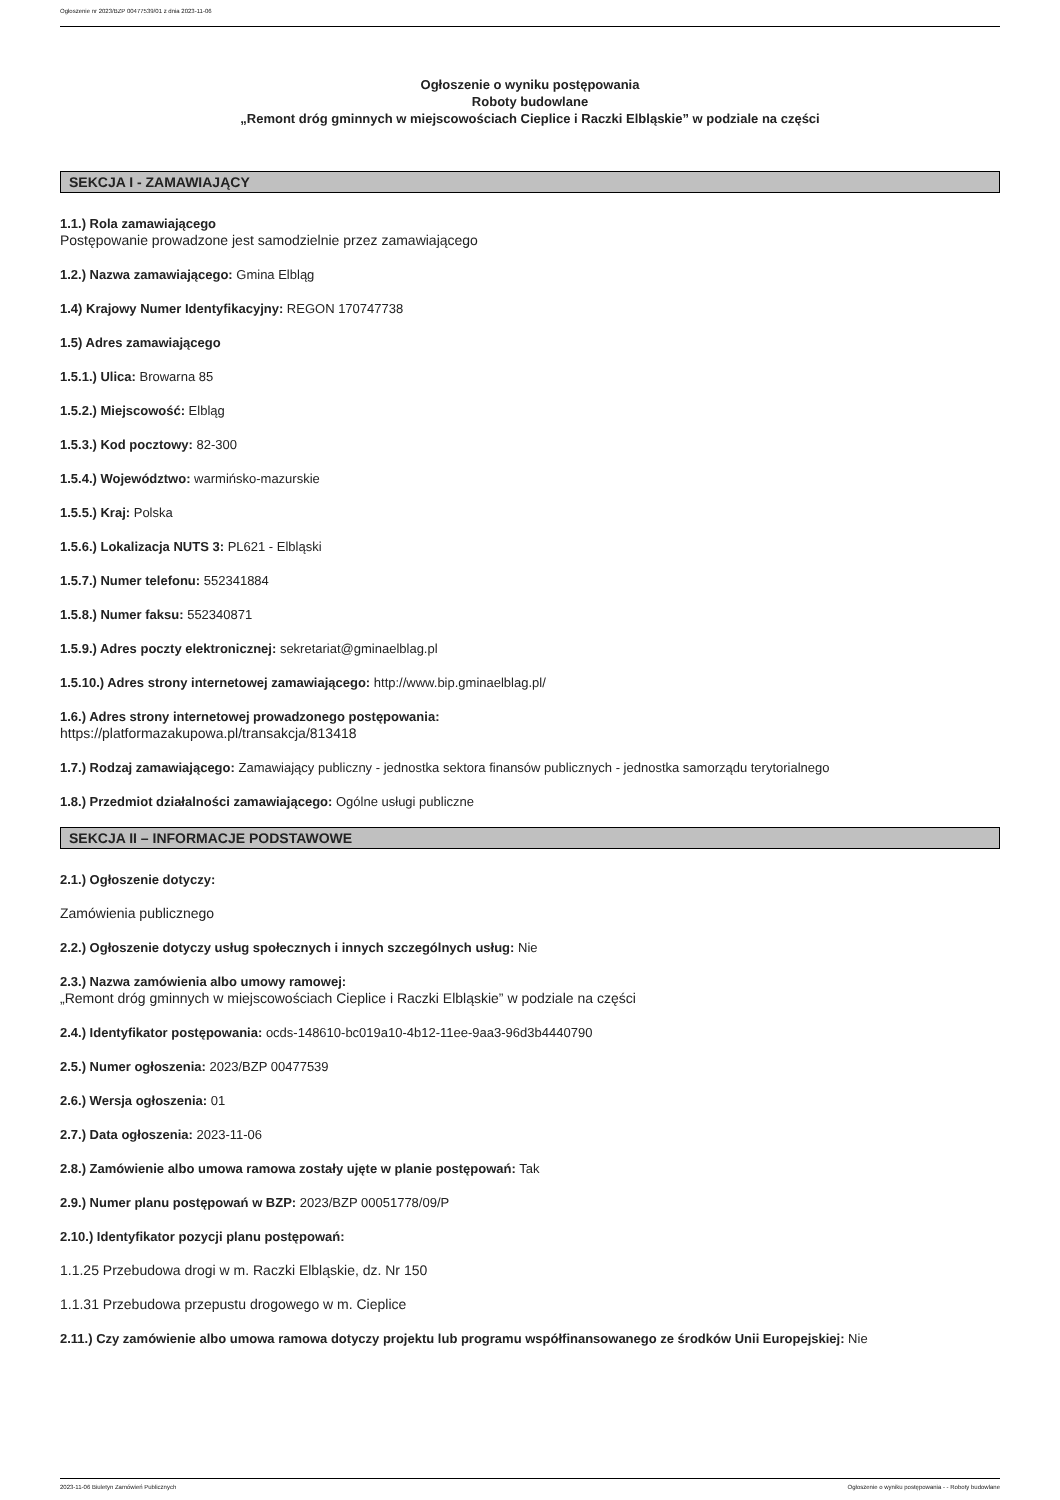Ogłoszenie nr 2023/BZP 00477539/01 z dnia 2023-11-06
Ogłoszenie o wyniku postępowania
Roboty budowlane
„Remont dróg gminnych w miejscowościach Cieplice i Raczki Elbląskie” w podziale na części
SEKCJA I - ZAMAWIAJĄCY
1.1.) Rola zamawiającego
Postępowanie prowadzone jest samodzielnie przez zamawiającego
1.2.) Nazwa zamawiającego: Gmina Elbląg
1.4) Krajowy Numer Identyfikacyjny: REGON 170747738
1.5) Adres zamawiającego
1.5.1.) Ulica: Browarna 85
1.5.2.) Miejscowość: Elbląg
1.5.3.) Kod pocztowy: 82-300
1.5.4.) Województwo: warmińsko-mazurskie
1.5.5.) Kraj: Polska
1.5.6.) Lokalizacja NUTS 3: PL621 - Elbląski
1.5.7.) Numer telefonu: 552341884
1.5.8.) Numer faksu: 552340871
1.5.9.) Adres poczty elektronicznej: sekretariat@gminaelblag.pl
1.5.10.) Adres strony internetowej zamawiającego: http://www.bip.gminaelblag.pl/
1.6.) Adres strony internetowej prowadzonego postępowania:
https://platformazakupowa.pl/transakcja/813418
1.7.) Rodzaj zamawiającego: Zamawiający publiczny - jednostka sektora finansów publicznych - jednostka samorządu terytorialnego
1.8.) Przedmiot działalności zamawiającego: Ogólne usługi publiczne
SEKCJA II – INFORMACJE PODSTAWOWE
2.1.) Ogłoszenie dotyczy:
Zamówienia publicznego
2.2.) Ogłoszenie dotyczy usług społecznych i innych szczególnych usług: Nie
2.3.) Nazwa zamówienia albo umowy ramowej:
„Remont dróg gminnych w miejscowościach Cieplice i Raczki Elbląskie” w podziale na części
2.4.) Identyfikator postępowania: ocds-148610-bc019a10-4b12-11ee-9aa3-96d3b4440790
2.5.) Numer ogłoszenia: 2023/BZP 00477539
2.6.) Wersja ogłoszenia: 01
2.7.) Data ogłoszenia: 2023-11-06
2.8.) Zamówienie albo umowa ramowa zostały ujęte w planie postępowań: Tak
2.9.) Numer planu postępowań w BZP: 2023/BZP 00051778/09/P
2.10.) Identyfikator pozycji planu postępowań:
1.1.25 Przebudowa drogi w m. Raczki Elbląskie, dz. Nr 150
1.1.31 Przebudowa przepustu drogowego w m. Cieplice
2.11.) Czy zamówienie albo umowa ramowa dotyczy projektu lub programu współfinansowanego ze środków Unii Europejskiej: Nie
2023-11-06 Biuletyn Zamówień Publicznych Ogłoszenie o wyniku postępowania - - Roboty budowlane